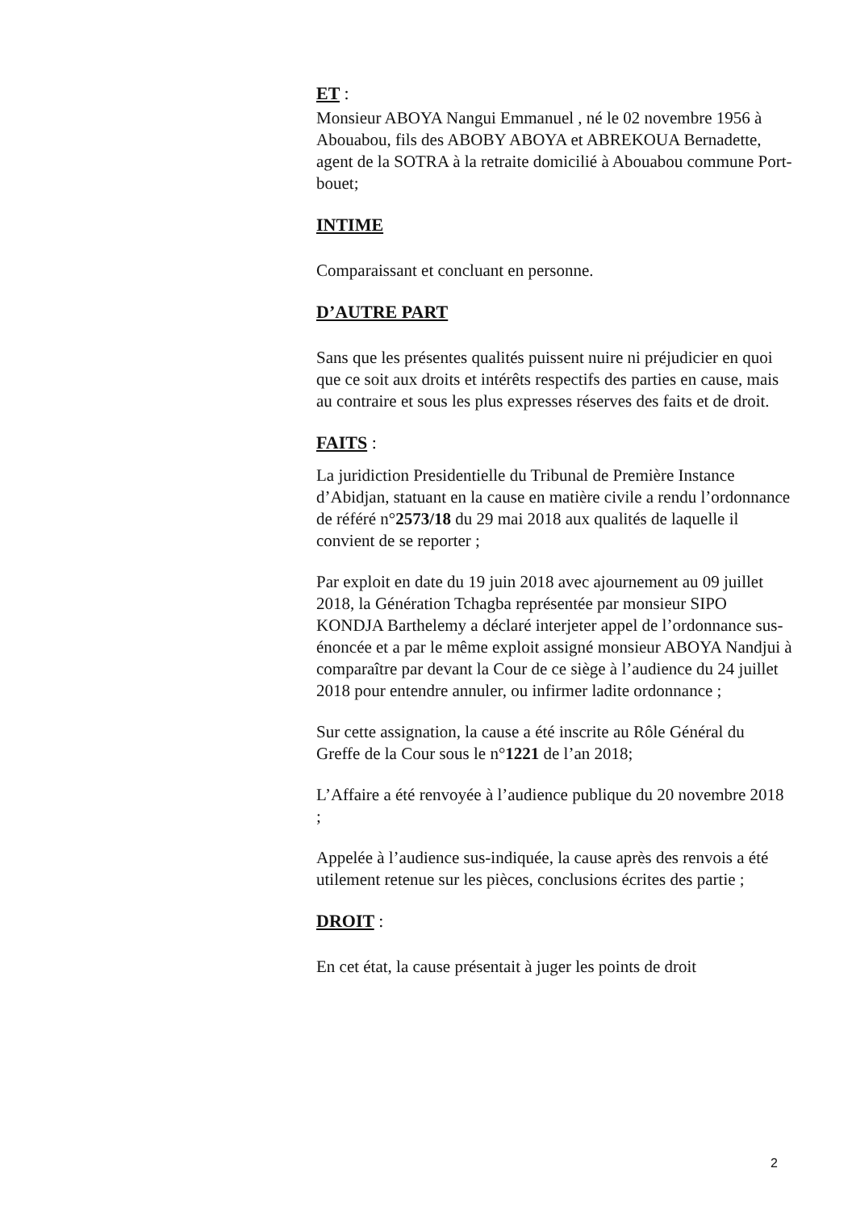ET :
Monsieur ABOYA Nangui Emmanuel , né le 02 novembre 1956 à Abouabou, fils des ABOBY ABOYA et ABREKOUA Bernadette, agent de la SOTRA à la retraite domicilié à Abouabou commune Port- bouet;
INTIME
Comparaissant et concluant en personne.
D’AUTRE PART
Sans que les présentes qualités puissent nuire ni préjudicier en quoi que ce soit aux droits et intérêts respectifs des parties en cause, mais au contraire et sous les plus expresses réserves des faits et de droit.
FAITS :
La juridiction Presidentielle du Tribunal de Première Instance d’Abidjan, statuant en la cause en matière civile a rendu l’ordonnance de référé n°2573/18 du 29 mai 2018 aux qualités de laquelle il convient de se reporter ;
Par exploit en date du 19 juin 2018 avec ajournement au 09 juillet 2018, la Génération Tchagba représentée par monsieur SIPO KONDJA Barthelemy a déclaré interjeter appel de l’ordonnance sus-énoncée et a par le même exploit assigné monsieur ABOYA Nandjui à comparaître par devant la Cour de ce siège à l’audience du 24 juillet 2018 pour entendre annuler, ou infirmer ladite ordonnance ;
Sur cette assignation, la cause a été inscrite au Rôle Général du Greffe de la Cour sous le n°1221 de l’an 2018;
L’Affaire a été renvoyée à l’audience publique du 20 novembre 2018 ;
Appelée à l’audience sus-indiquée, la cause après des renvois a été utilement retenue sur les pièces, conclusions écrites des partie ;
DROIT :
En cet état, la cause présentait à juger les points de droit
2